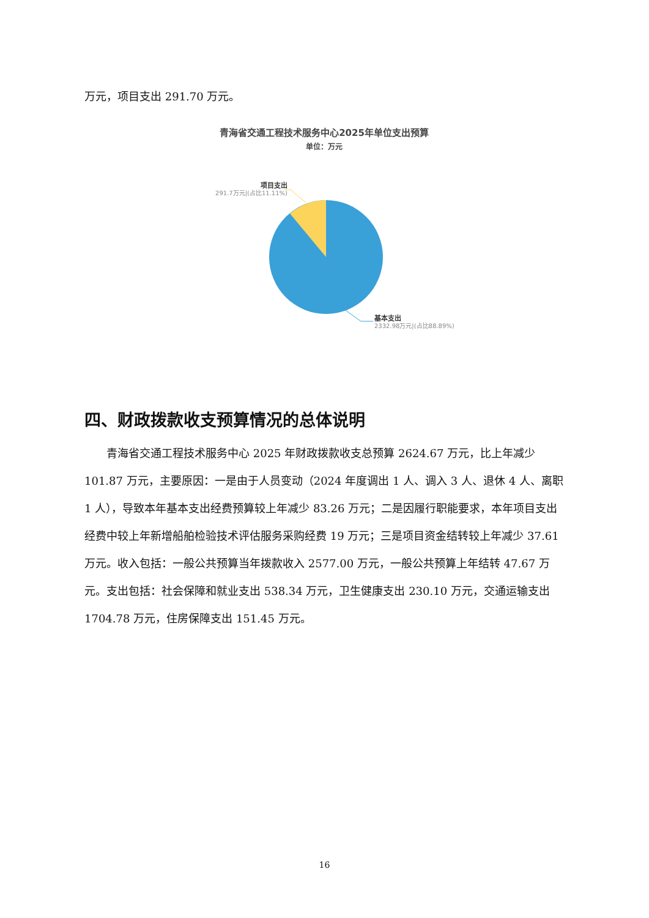万元，项目支出 291.70 万元。
青海省交通工程技术服务中心2025年单位支出预算
单位：万元
项目支出
291.7万元|(占比11.11%)
基本支出
2332.98万元|(占比88.89%)
四、财政拨款收支预算情况的总体说明
青海省交通工程技术服务中心 2025 年财政拨款收支总预算 2624.67 万元，比上年减少 101.87 万元，主要原因：一是由于人员变动（2024 年度调出 1 人、调入 3 人、退休 4 人、离职 1 人），导致本年基本支出经费预算较上年减少 83.26 万元；二是因履行职能要求，本年项目支出经费中较上年新增船舶检验技术评估服务采购经费 19 万元；三是项目资金结转较上年减少 37.61 万元。收入包括：一般公共预算当年拨款收入 2577.00 万元，一般公共预算上年结转 47.67 万元。支出包括：社会保障和就业支出 538.34 万元，卫生健康支出 230.10 万元，交通运输支出 1704.78 万元，住房保障支出 151.45 万元。
16